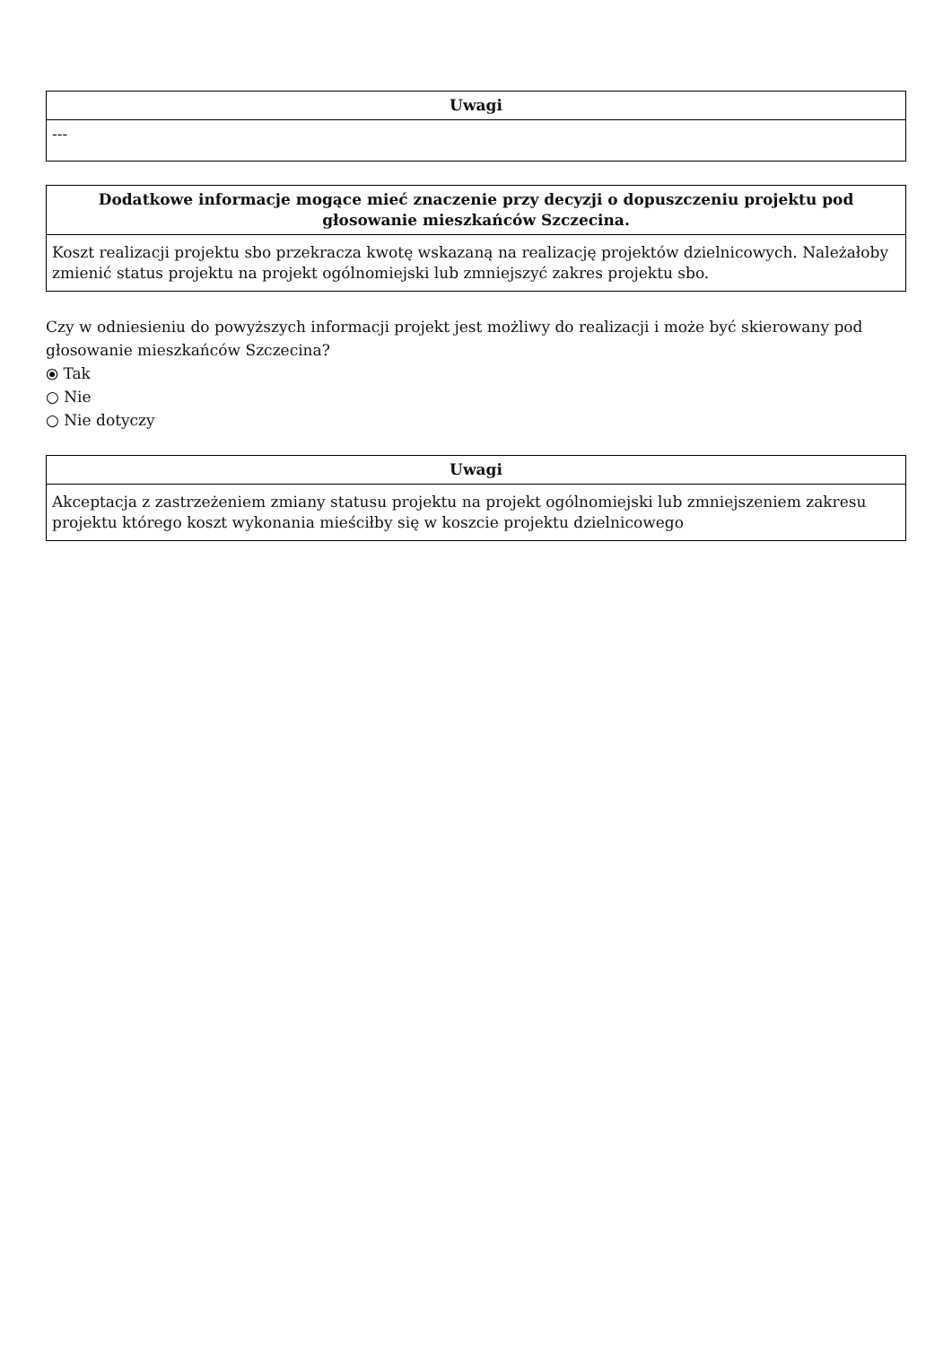| Uwagi |
| --- |
| --- |
| Dodatkowe informacje mogące mieć znaczenie przy decyzji o dopuszczeniu projektu pod głosowanie mieszkańców Szczecina. |
| --- |
| Koszt realizacji projektu sbo przekracza kwotę wskazaną na realizację projektów dzielnicowych. Należałoby zmienić status projektu na projekt ogólnomiejski lub zmniejszyć zakres projektu sbo. |
Czy w odniesieniu do powyższych informacji projekt jest możliwy do realizacji i może być skierowany pod głosowanie mieszkańców Szczecina?
⦿ Tak
○ Nie
○ Nie dotyczy
| Uwagi |
| --- |
| Akceptacja z zastrzeżeniem zmiany statusu projektu na projekt ogólnomiejski lub zmniejszeniem zakresu projektu którego koszt wykonania mieściłby się w koszcie projektu dzielnicowego |